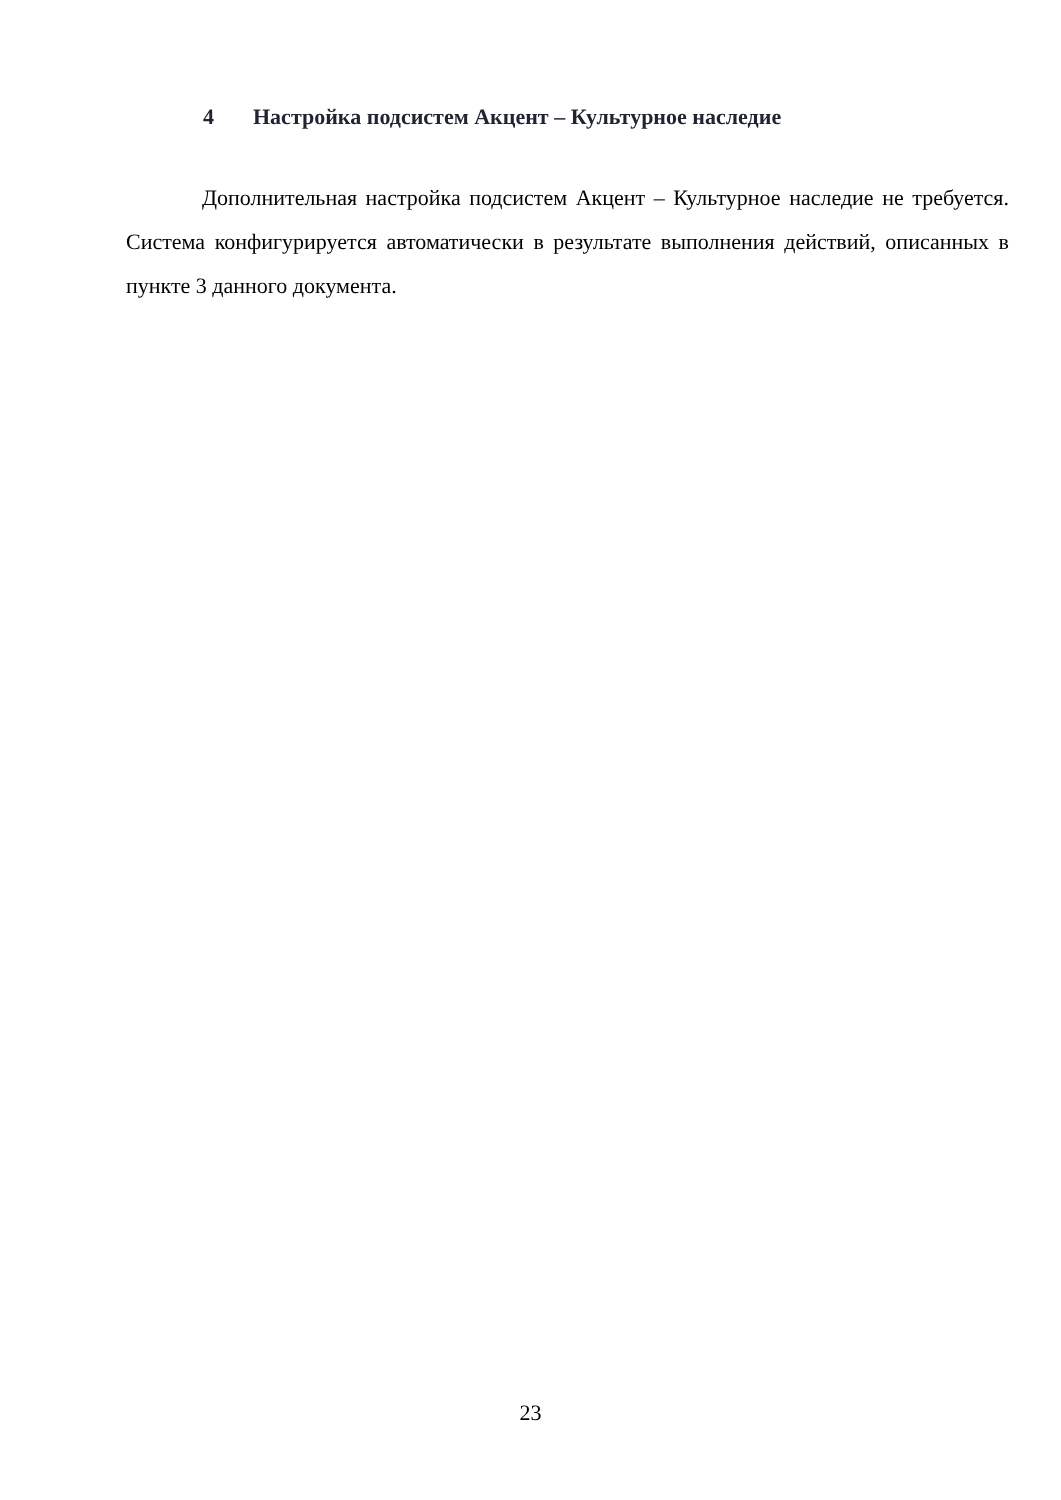4 Настройка подсистем Акцент – Культурное наследие
Дополнительная настройка подсистем Акцент – Культурное наследие не требуется. Система конфигурируется автоматически в результате выполнения действий, описанных в пункте 3 данного документа.
23